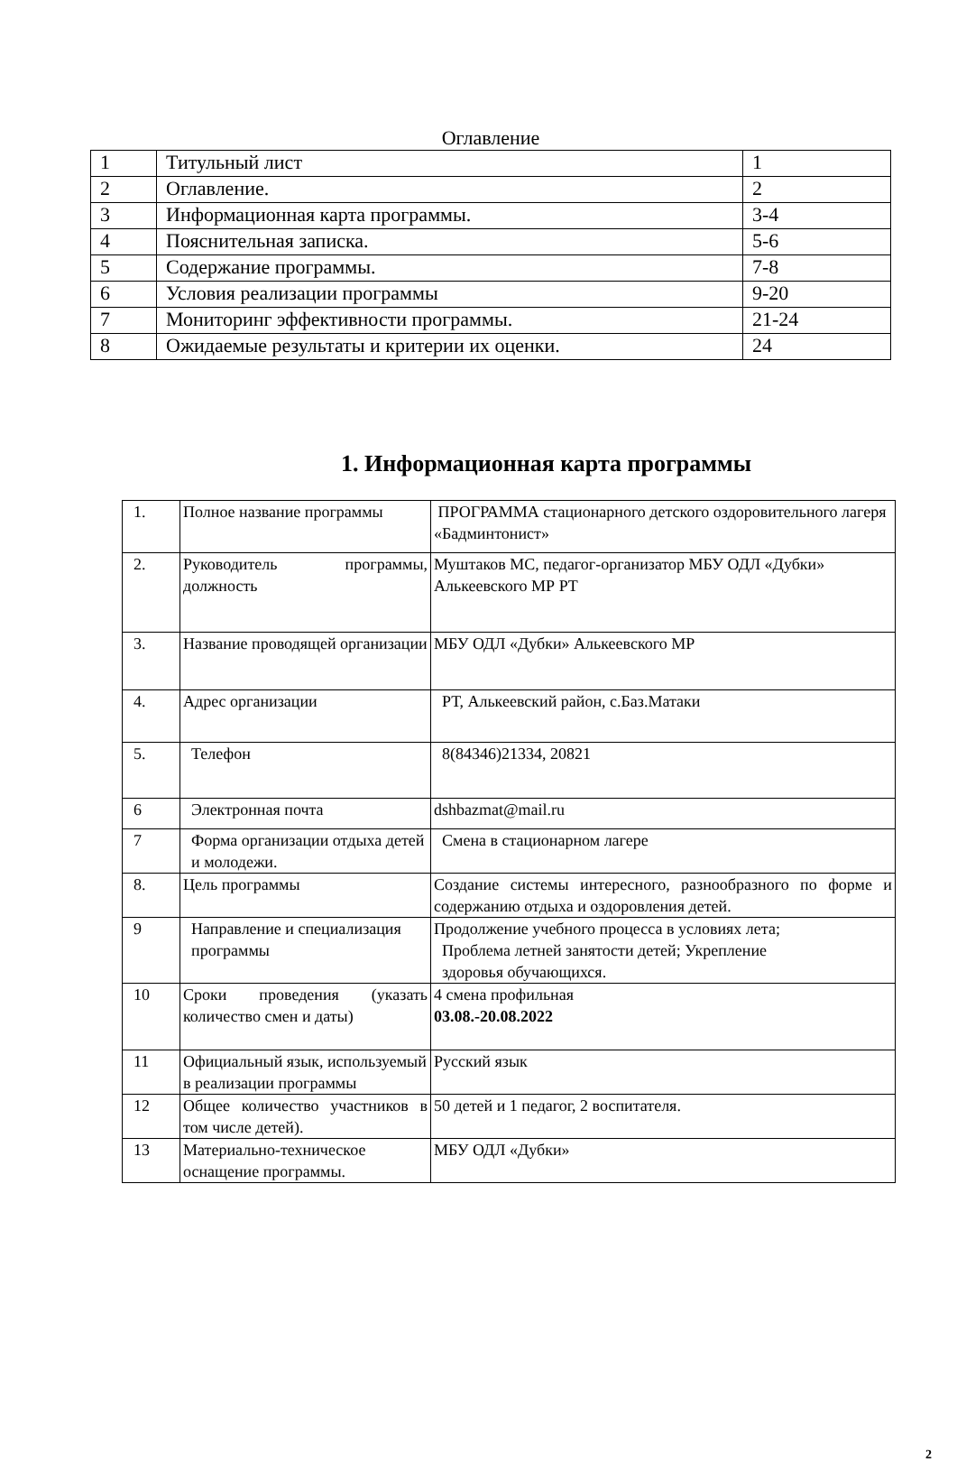Оглавление
| 1 | Титульный лист | 1 |
| 2 | Оглавление. | 2 |
| 3 | Информационная карта программы. | 3-4 |
| 4 | Пояснительная записка. | 5-6 |
| 5 | Содержание программы. | 7-8 |
| 6 | Условия реализации программы | 9-20 |
| 7 | Мониторинг эффективности программы. | 21-24 |
| 8 | Ожидаемые результаты и критерии их оценки. | 24 |
1. Информационная карта программы
| 1. | Полное название программы | ПРОГРАММА стационарного детского оздоровительного лагеря «Бадминтонист» |
| 2. | Руководитель программы, должность | Муштаков МС, педагог-организатор МБУ ОДЛ «Дубки» Алькеевского МР РТ |
| 3. | Название проводящей организации | МБУ ОДЛ «Дубки» Алькеевского МР |
| 4. | Адрес организации | РТ, Алькеевский район, с.Баз.Матаки |
| 5. | Телефон | 8(84346)21334, 20821 |
| 6 | Электронная почта | dshbazmat@mail.ru |
| 7 | Форма организации отдыха детей и молодежи. | Смена в стационарном лагере |
| 8. | Цель программы | Создание системы интересного, разнообразного по форме и содержанию отдыха и оздоровления детей. |
| 9 | Направление и специализация программы | Продолжение учебного процесса в условиях лета; Проблема летней занятости детей; Укрепление здоровья обучающихся. |
| 10 | Сроки проведения (указать количество смен и даты) | 4 смена профильная 03.08.-20.08.2022 |
| 11 | Официальный язык, используемый в реализации программы | Русский язык |
| 12 | Общее количество участников в том числе детей). | 50 детей и 1 педагог, 2 воспитателя. |
| 13 | Материально-техническое оснащение программы. | МБУ ОДЛ «Дубки» |
2